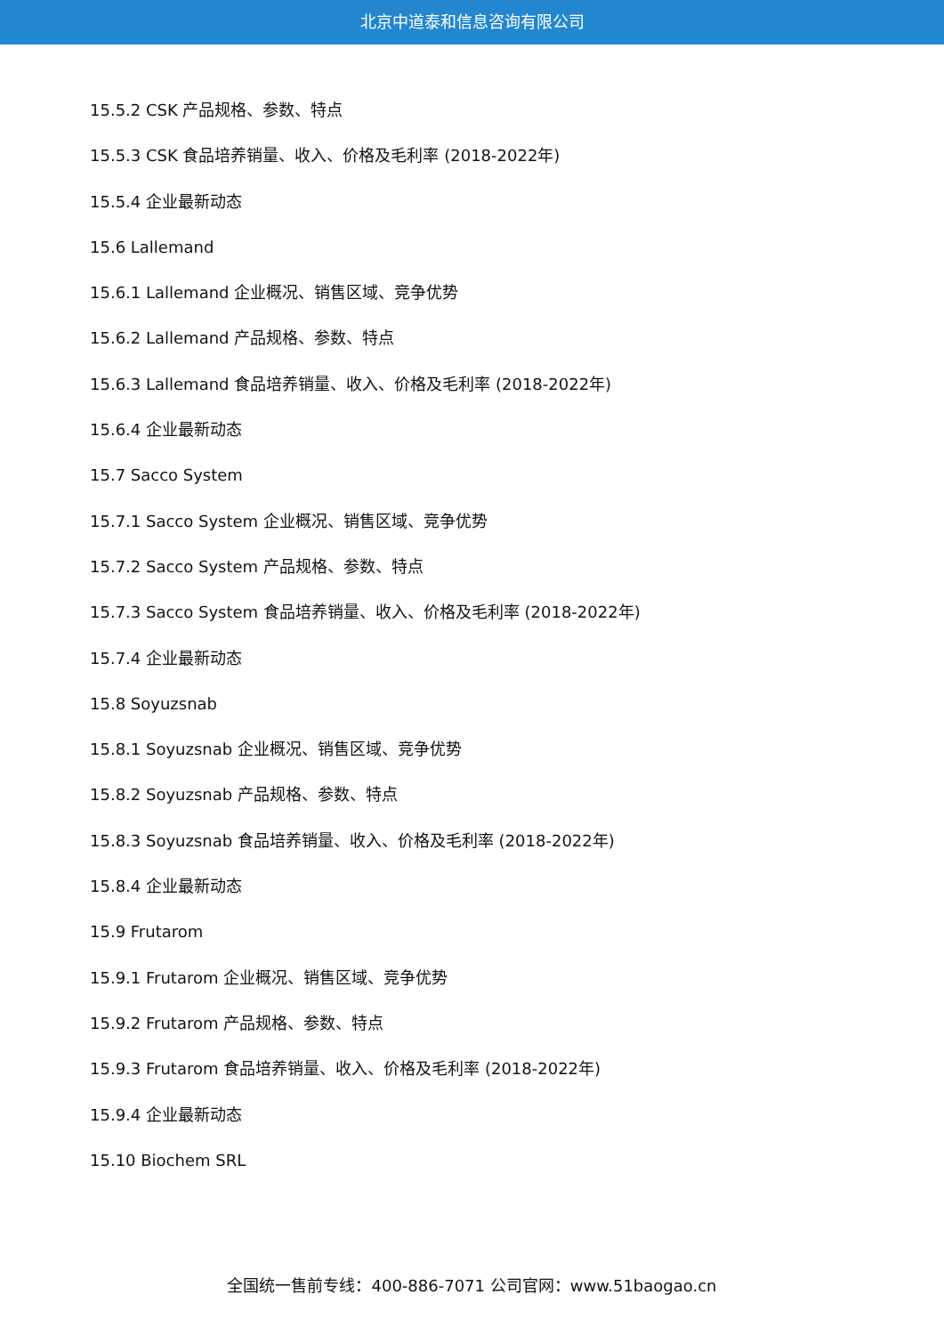北京中道泰和信息咨询有限公司
15.5.2 CSK 产品规格、参数、特点
15.5.3 CSK 食品培养销量、收入、价格及毛利率 (2018-2022年)
15.5.4 企业最新动态
15.6 Lallemand
15.6.1 Lallemand 企业概况、销售区域、竞争优势
15.6.2 Lallemand 产品规格、参数、特点
15.6.3 Lallemand 食品培养销量、收入、价格及毛利率 (2018-2022年)
15.6.4 企业最新动态
15.7 Sacco System
15.7.1 Sacco System 企业概况、销售区域、竞争优势
15.7.2 Sacco System 产品规格、参数、特点
15.7.3 Sacco System 食品培养销量、收入、价格及毛利率 (2018-2022年)
15.7.4 企业最新动态
15.8 Soyuzsnab
15.8.1 Soyuzsnab 企业概况、销售区域、竞争优势
15.8.2 Soyuzsnab 产品规格、参数、特点
15.8.3 Soyuzsnab 食品培养销量、收入、价格及毛利率 (2018-2022年)
15.8.4 企业最新动态
15.9 Frutarom
15.9.1 Frutarom 企业概况、销售区域、竞争优势
15.9.2 Frutarom 产品规格、参数、特点
15.9.3 Frutarom 食品培养销量、收入、价格及毛利率 (2018-2022年)
15.9.4 企业最新动态
15.10 Biochem SRL
全国统一售前专线：400-886-7071 公司官网：www.51baogao.cn